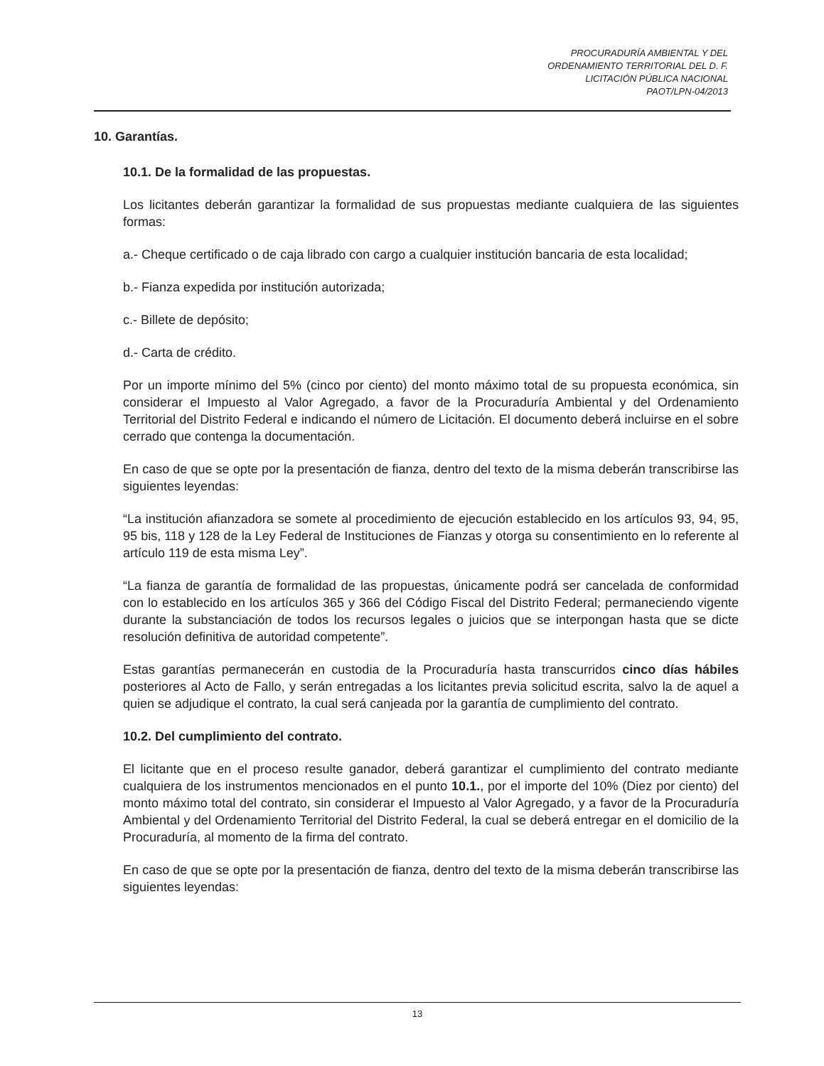PROCURADURÍA AMBIENTAL Y DEL
ORDENAMIENTO TERRITORIAL DEL D. F.
LICITACIÓN PÚBLICA NACIONAL
PAOT/LPN-04/2013
10. Garantías.
10.1. De la formalidad de las propuestas.
Los licitantes deberán garantizar la formalidad de sus propuestas mediante cualquiera de las siguientes formas:
a.- Cheque certificado o de caja librado con cargo a cualquier institución bancaria de esta localidad;
b.- Fianza expedida por institución autorizada;
c.- Billete de depósito;
d.- Carta de crédito.
Por un importe mínimo del 5% (cinco por ciento) del monto máximo total de su propuesta económica, sin considerar el Impuesto al Valor Agregado, a favor de la Procuraduría Ambiental y del Ordenamiento Territorial del Distrito Federal e indicando el número de Licitación. El documento deberá incluirse en el sobre cerrado que contenga la documentación.
En caso de que se opte por la presentación de fianza, dentro del texto de la misma deberán transcribirse las siguientes leyendas:
“La institución afianzadora se somete al procedimiento de ejecución establecido en los artículos 93, 94, 95, 95 bis, 118 y 128 de la Ley Federal de Instituciones de Fianzas y otorga su consentimiento en lo referente al artículo 119 de esta misma Ley”.
“La fianza de garantía de formalidad de las propuestas, únicamente podrá ser cancelada de conformidad con lo establecido en los artículos 365 y 366 del Código Fiscal del Distrito Federal; permaneciendo vigente durante la substanciación de todos los recursos legales o juicios que se interpongan hasta que se dicte resolución definitiva de autoridad competente”.
Estas garantías permanecerán en custodia de la Procuraduría hasta transcurridos cinco días hábiles posteriores al Acto de Fallo, y serán entregadas a los licitantes previa solicitud escrita, salvo la de aquel a quien se adjudique el contrato, la cual será canjeada por la garantía de cumplimiento del contrato.
10.2. Del cumplimiento del contrato.
El licitante que en el proceso resulte ganador, deberá garantizar el cumplimiento del contrato mediante cualquiera de los instrumentos mencionados en el punto 10.1., por el importe del 10% (Diez por ciento) del monto máximo total del contrato, sin considerar el Impuesto al Valor Agregado, y a favor de la Procuraduría Ambiental y del Ordenamiento Territorial del Distrito Federal, la cual se deberá entregar en el domicilio de la Procuraduría, al momento de la firma del contrato.
En caso de que se opte por la presentación de fianza, dentro del texto de la misma deberán transcribirse las siguientes leyendas:
13